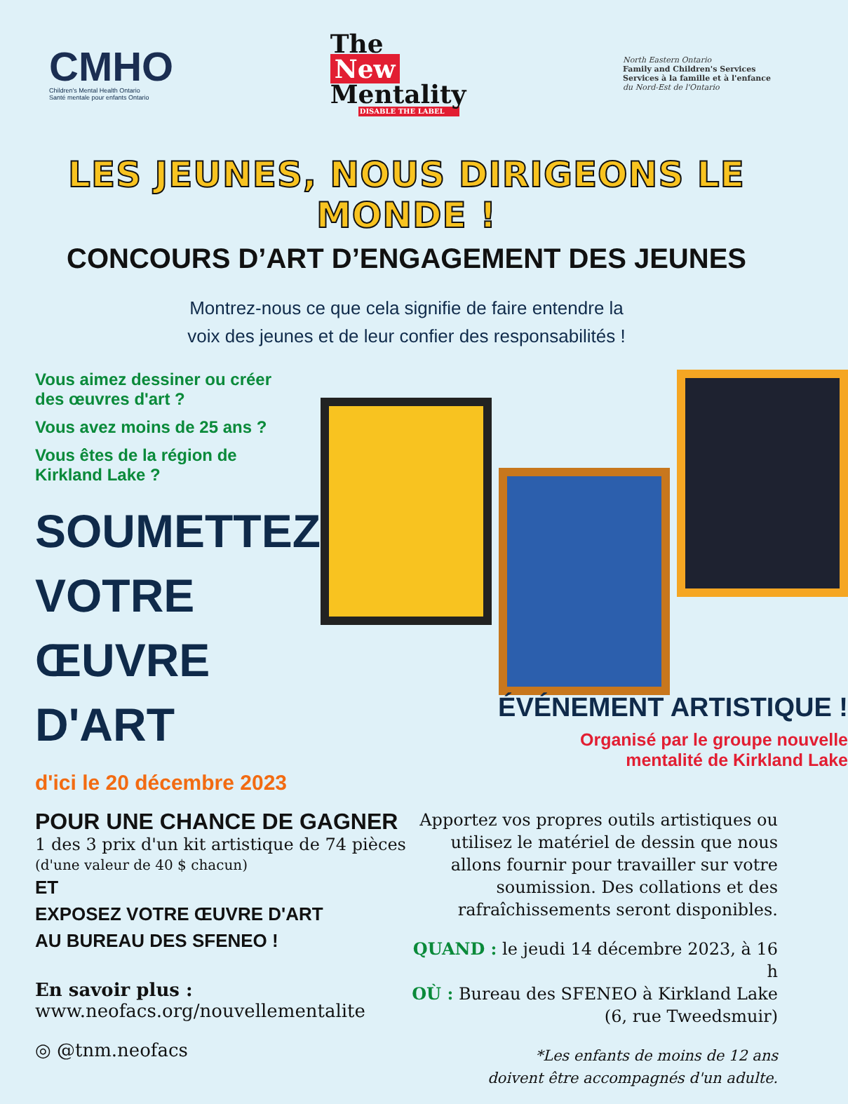CMHO
Children's Mental Health Ontario
Santé mentale pour enfants Ontario
The
New
Mentality
DISABLE THE LABEL
North Eastern Ontario
Family and Children's Services
Services à la famille et à l'enfance
du Nord-Est de l'Ontario
LES JEUNES, NOUS DIRIGEONS LE MONDE !
CONCOURS D’ART D’ENGAGEMENT DES JEUNES
Montrez-nous ce que cela signifie de faire entendre la
voix des jeunes et de leur confier des responsabilités !
Vous aimez dessiner ou créer
des œuvres d'art ?
Vous avez moins de 25 ans ?
Vous êtes de la région de
Kirkland Lake ?
SOUMETTEZ
VOTRE
ŒUVRE D'ART
d'ici le 20 décembre 2023
ÉVÉNEMENT ARTISTIQUE !
Organisé par le groupe nouvelle
mentalité de Kirkland Lake
POUR UNE CHANCE DE GAGNER
1 des 3 prix d'un kit artistique de 74 pièces
(d'une valeur de 40 $ chacun)
ET
EXPOSEZ VOTRE ŒUVRE D'ART
AU BUREAU DES SFENEO !
En savoir plus :
www.neofacs.org/nouvellementalite
◎ @tnm.neofacs
Apportez vos propres outils artistiques ou utilisez le matériel de dessin que nous allons fournir pour travailler sur votre soumission. Des collations et des rafraîchissements seront disponibles.
QUAND : le jeudi 14 décembre 2023, à 16 h
OÙ : Bureau des SFENEO à Kirkland Lake
(6, rue Tweedsmuir)
*Les enfants de moins de 12 ans
doivent être accompagnés d'un adulte.